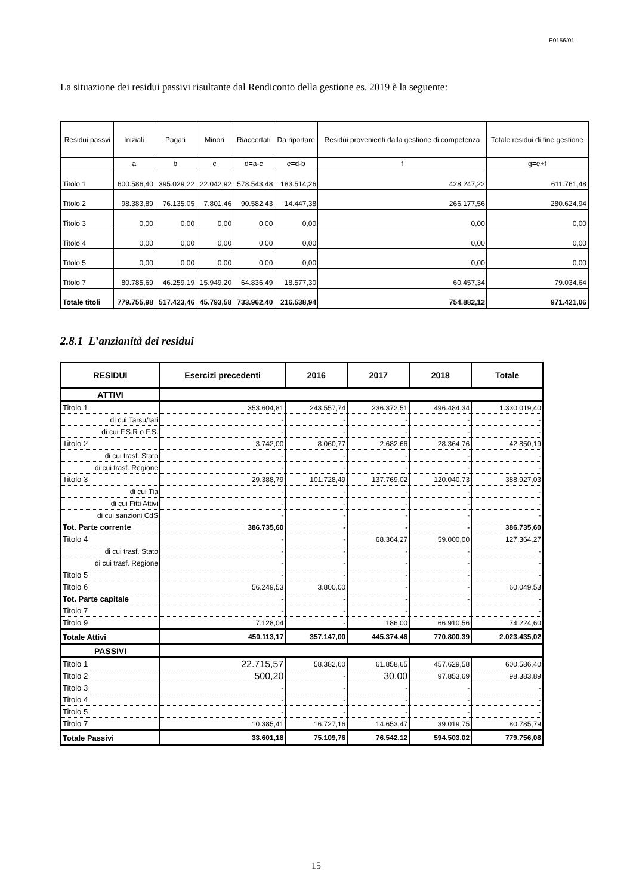E0156/01
La situazione dei residui passivi risultante dal Rendiconto della gestione es. 2019 è la seguente:
| Residui passvi | Iniziali | Pagati | Minori | Riaccertati | Da riportare | Residui provenienti dalla gestione di competenza | Totale residui di fine gestione |
| --- | --- | --- | --- | --- | --- | --- | --- |
| | a | b | c | d=a-c | e=d-b | f | g=e+f |
| Titolo 1 | 600.586,40 | 395.029,22 | 22.042,92 | 578.543,48 | 183.514,26 | 428.247,22 | 611.761,48 |
| Titolo 2 | 98.383,89 | 76.135,05 | 7.801,46 | 90.582,43 | 14.447,38 | 266.177,56 | 280.624,94 |
| Titolo 3 | 0,00 | 0,00 | 0,00 | 0,00 | 0,00 | 0,00 | 0,00 |
| Titolo 4 | 0,00 | 0,00 | 0,00 | 0,00 | 0,00 | 0,00 | 0,00 |
| Titolo 5 | 0,00 | 0,00 | 0,00 | 0,00 | 0,00 | 0,00 | 0,00 |
| Titolo 7 | 80.785,69 | 46.259,19 | 15.949,20 | 64.836,49 | 18.577,30 | 60.457,34 | 79.034,64 |
| Totale titoli | 779.755,98 | 517.423,46 | 45.793,58 | 733.962,40 | 216.538,94 | 754.882,12 | 971.421,06 |
2.8.1 L’anzianità dei residui
| RESIDUI | Esercizi precedenti | 2016 | 2017 | 2018 | Totale |
| --- | --- | --- | --- | --- | --- |
| ATTIVI | | | | | |
| Titolo 1 | 353.604,81 | 243.557,74 | 236.372,51 | 496.484,34 | 1.330.019,40 |
| di cui Tarsu/tari | - | - | - | - | - |
| di cui F.S.R o F.S. | - | - | - | - | - |
| Titolo 2 | 3.742,00 | 8.060,77 | 2.682,66 | 28.364,76 | 42.850,19 |
| di cui trasf. Stato | - | - | - | - | - |
| di cui trasf. Regione | - | - | - | - | - |
| Titolo 3 | 29.388,79 | 101.728,49 | 137.769,02 | 120.040,73 | 388.927,03 |
| di cui Tia | - | - | - | - | - |
| di cui Fitti Attivi | - | - | - | - | - |
| di cui sanzioni CdS | - | - | - | - | - |
| Tot. Parte corrente | 386.735,60 | - | - | - | 386.735,60 |
| Titolo 4 | - | - | 68.364,27 | 59.000,00 | 127.364,27 |
| di cui trasf. Stato | - | - | - | - | - |
| di cui trasf. Regione | - | - | - | - | - |
| Titolo 5 | - | - | - | - | - |
| Titolo 6 | 56.249,53 | 3.800,00 | - | - | 60.049,53 |
| Tot. Parte capitale | - | - | - | - | - |
| Titolo 7 | - | - | - | | - |
| Titolo 9 | 7.128,04 | - | 186,00 | 66.910,56 | 74.224,60 |
| Totale Attivi | 450.113,17 | 357.147,00 | 445.374,46 | 770.800,39 | 2.023.435,02 |
| PASSIVI | | | | | |
| Titolo 1 | 22.715,57 | 58.382,60 | 61.858,65 | 457.629,58 | 600.586,40 |
| Titolo 2 | 500,20 | - | 30,00 | 97.853,69 | 98.383,89 |
| Titolo 3 | - | - | - | - | - |
| Titolo 4 | - | - | - | - | - |
| Titolo 5 | - | - | - | - | - |
| Titolo 7 | 10.385,41 | 16.727,16 | 14.653,47 | 39.019,75 | 80.785,79 |
| Totale Passivi | 33.601,18 | 75.109,76 | 76.542,12 | 594.503,02 | 779.756,08 |
15